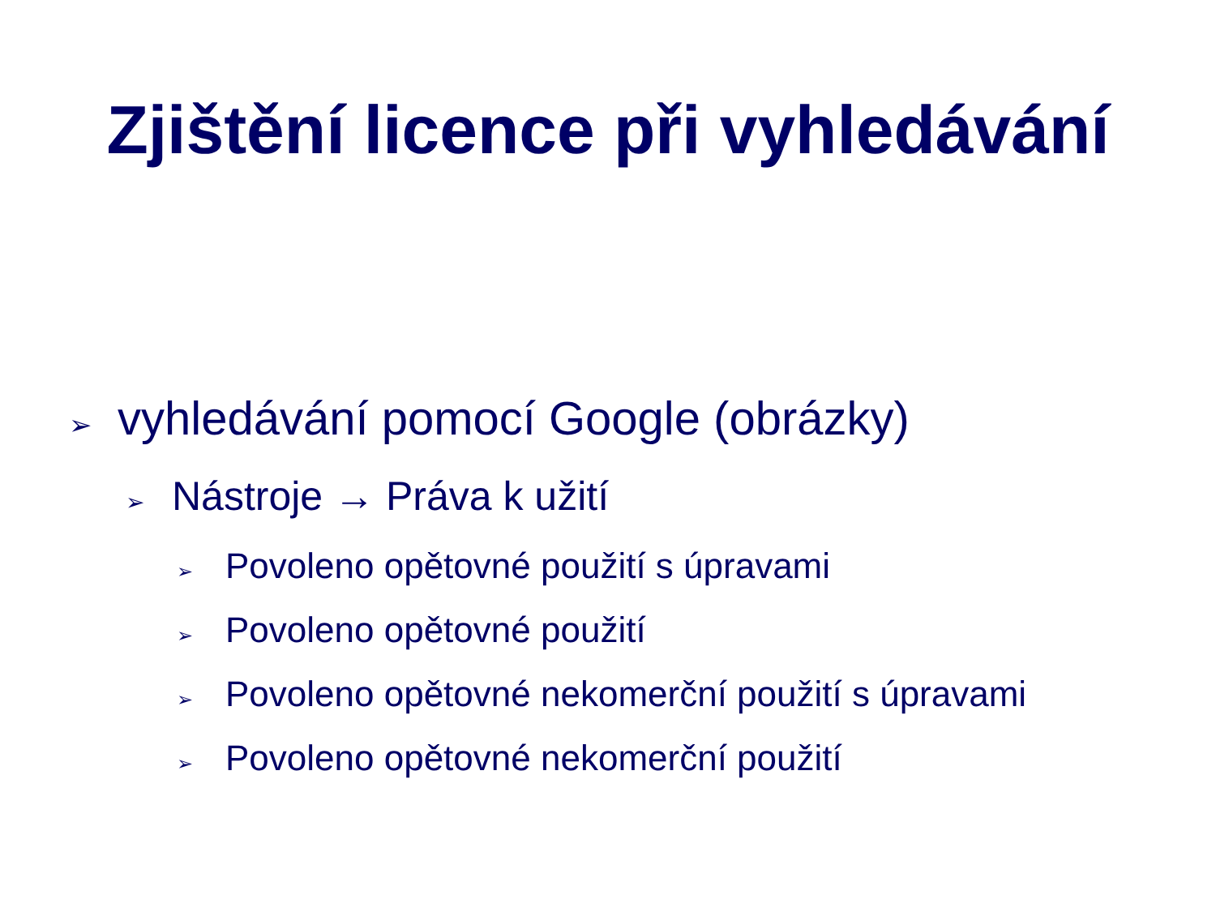Zjištění licence při vyhledávání
➢ vyhledávání pomocí Google (obrázky)
➢ Nástroje → Práva k užití
➢ Povoleno opětovné použití s úpravami
➢ Povoleno opětovné použití
➢ Povoleno opětovné nekomerční použití s úpravami
➢ Povoleno opětovné nekomerční použití